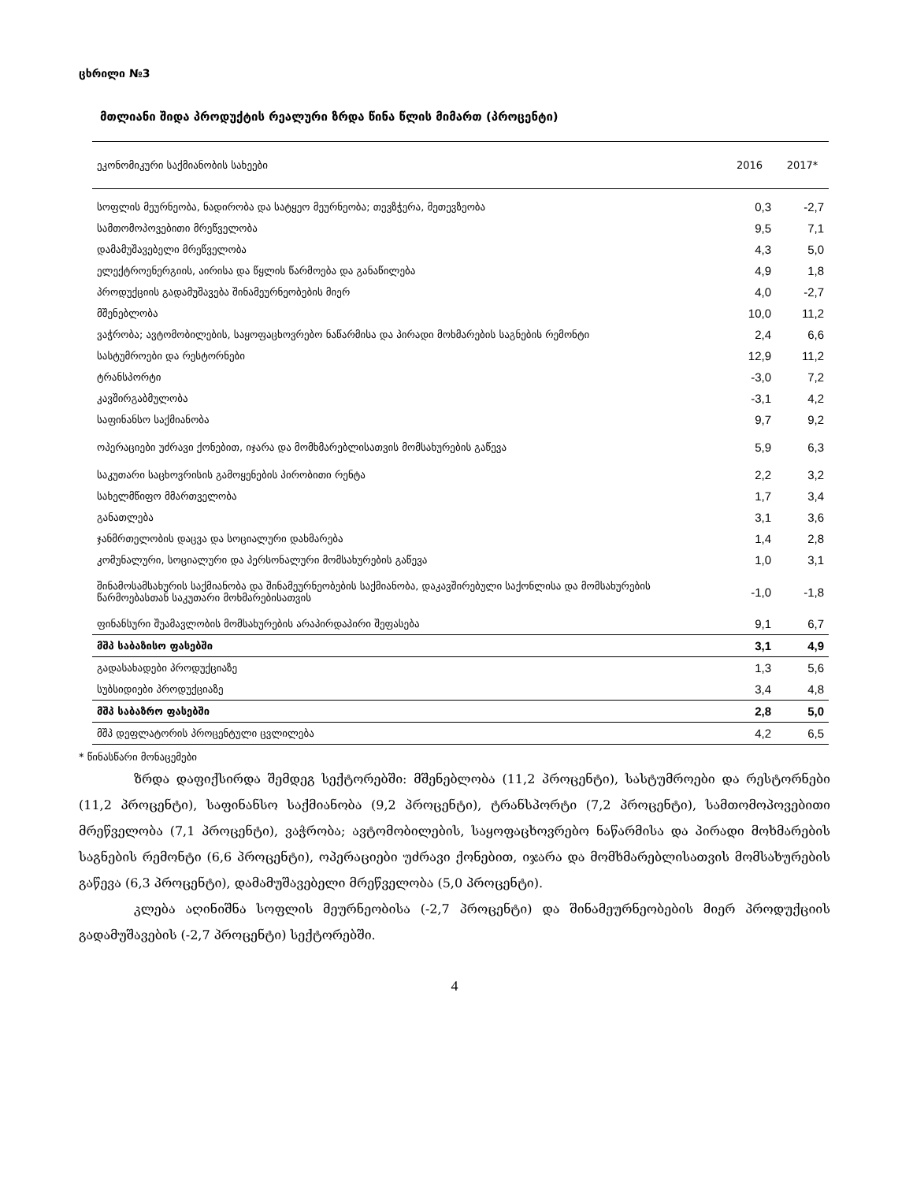ცხრილი №3
მთლიანი შიდა პროდუქტის რეალური ზრდა წინა წლის მიმართ (პროცენტი)
| ეკონომიკური საქმიანობის სახეები | 2016 | 2017* |
| --- | --- | --- |
| სოფლის მეურნეობა, ნადირობა და სატყეო მეურნეობა; თევზჭერა, მეთევზეობა | 0,3 | -2,7 |
| სამთომოპოვებითი მრეწველობა | 9,5 | 7,1 |
| დამამუშავებელი მრეწველობა | 4,3 | 5,0 |
| ელექტროენერგიის, აირისა და წყლის წარმოება და განაწილება | 4,9 | 1,8 |
| პროდუქციის გადამუშავება შინამეურნეობების მიერ | 4,0 | -2,7 |
| მშენებლობა | 10,0 | 11,2 |
| ვაჭრობა; ავტომობილების, საყოფაცხოვრებო ნაწარმისა და პირადი მოხმარების საგნების რემონტი | 2,4 | 6,6 |
| სასტუმროები და რესტორნები | 12,9 | 11,2 |
| ტრანსპორტი | -3,0 | 7,2 |
| კავშირგაბმულობა | -3,1 | 4,2 |
| საფინანსო საქმიანობა | 9,7 | 9,2 |
| ოპერაციები უძრავი ქონებით, იჯარა და მომხმარებლისათვის მომსახურების გაწევა | 5,9 | 6,3 |
| საკუთარი საცხოვრისის გამოყენების პირობითი რენტა | 2,2 | 3,2 |
| სახელმწიფო მმართველობა | 1,7 | 3,4 |
| განათლება | 3,1 | 3,6 |
| ჯანმრთელობის დაცვა და სოციალური დახმარება | 1,4 | 2,8 |
| კომუნალური, სოციალური და პერსონალური მომსახურების გაწევა | 1,0 | 3,1 |
| შინამოსამსახურის საქმიანობა და შინამეურნეობების საქმიანობა, დაკავშირებული საქონლისა და მომსახურების წარმოებასთან საკუთარი მოხმარებისათვის | -1,0 | -1,8 |
| ფინანსური შუამავლობის მომსახურების არაპირდაპირი შეფასება | 9,1 | 6,7 |
| მშპ საბაზისო ფასებში | 3,1 | 4,9 |
| გადასახადები პროდუქციაზე | 1,3 | 5,6 |
| სუბსიდიები პროდუქციაზე | 3,4 | 4,8 |
| მშპ საბაზრო ფასებში | 2,8 | 5,0 |
| მშპ დეფლატორის პროცენტული ცვლილება | 4,2 | 6,5 |
* წინასწარი მონაცემები
ზრდა დაფიქსირდა შემდეგ სექტორებში: მშენებლობა (11,2 პროცენტი), სასტუმროები და რესტორნები (11,2 პროცენტი), საფინანსო საქმიანობა (9,2 პროცენტი), ტრანსპორტი (7,2 პროცენტი), სამთომოპოვებითი მრეწველობა (7,1 პროცენტი), ვაჭრობა; ავტომობილების, საყოფაცხოვრებო ნაწარმისა და პირადი მოხმარების საგნების რემონტი (6,6 პროცენტი), ოპერაციები უძრავი ქონებით, იჯარა და მომხმარებლისათვის მომსახურების გაწევა (6,3 პროცენტი), დამამუშავებელი მრეწველობა (5,0 პროცენტი).
კლება აღინიშნა სოფლის მეურნეობისა (-2,7 პროცენტი) და შინამეურნეობების მიერ პროდუქციის გადამუშავების (-2,7 პროცენტი) სექტორებში.
4